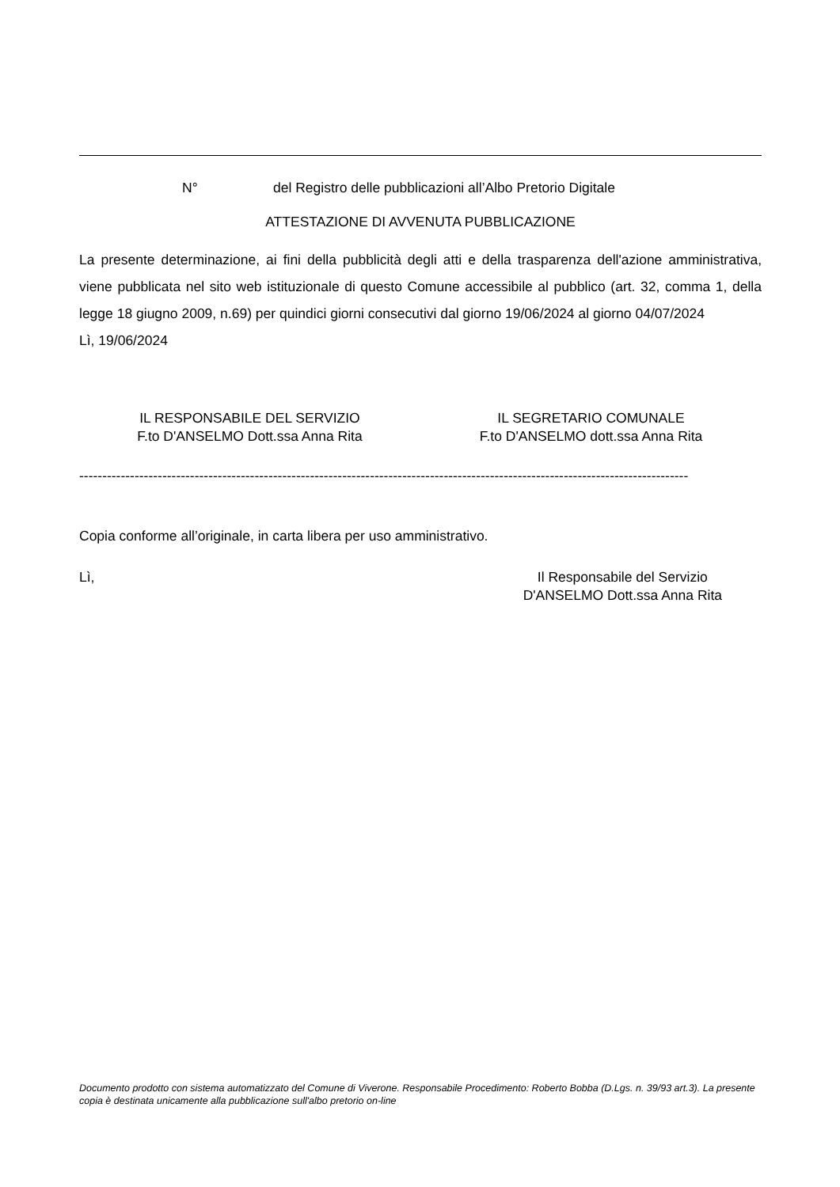N° del Registro delle pubblicazioni all’Albo Pretorio Digitale
ATTESTAZIONE DI AVVENUTA PUBBLICAZIONE
La presente determinazione, ai fini della pubblicità degli atti e della trasparenza dell'azione amministrativa, viene pubblicata nel sito web istituzionale di questo Comune accessibile al pubblico (art. 32, comma 1, della legge 18 giugno 2009, n.69) per quindici giorni consecutivi dal giorno 19/06/2024 al giorno 04/07/2024
Lì, 19/06/2024
IL RESPONSABILE DEL SERVIZIO
F.to D'ANSELMO Dott.ssa Anna Rita
IL SEGRETARIO COMUNALE
F.to D'ANSELMO dott.ssa Anna Rita
------------------------------------------------------------------------------------------------------------------------------------
Copia conforme all’originale, in carta libera per uso amministrativo.
Lì, Il Responsabile del Servizio
D'ANSELMO Dott.ssa Anna Rita
Documento prodotto con sistema automatizzato del Comune di Viverone. Responsabile Procedimento: Roberto Bobba (D.Lgs. n. 39/93 art.3). La presente copia è destinata unicamente alla pubblicazione sull'albo pretorio on-line